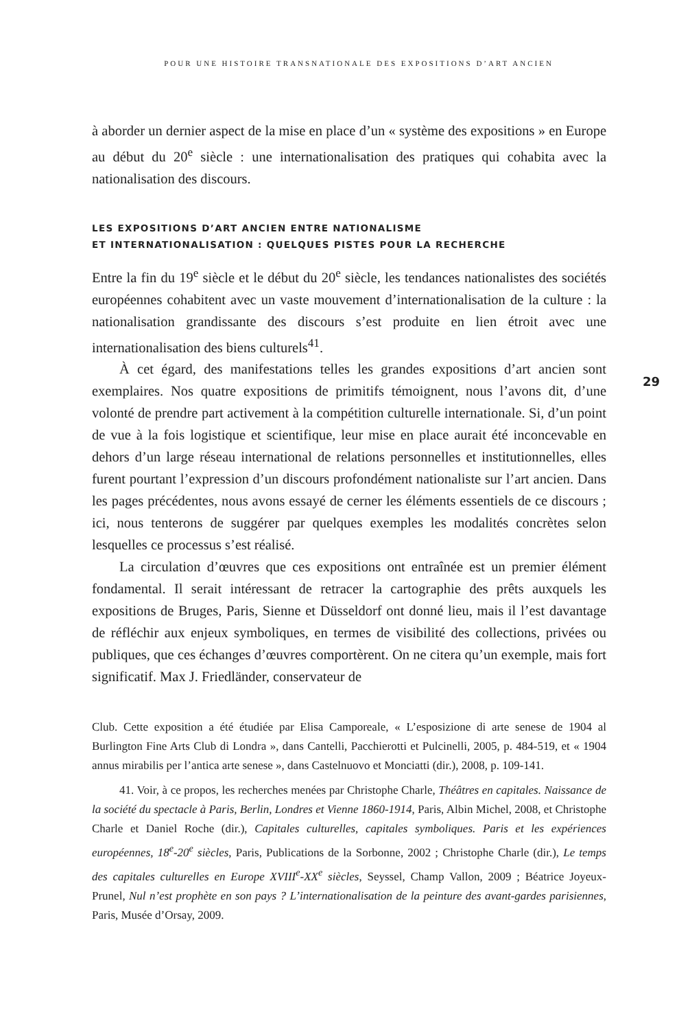POUR UNE HISTOIRE TRANSNATIONALE DES EXPOSITIONS D’ART ANCIEN
29
à aborder un dernier aspect de la mise en place d’un « système des expositions » en Europe au début du 20<sup>e</sup> siècle : une internationalisation des pratiques qui cohabita avec la nationalisation des discours.
LES EXPOSITIONS D’ART ANCIEN ENTRE NATIONALISME
ET INTERNATIONALISATION : QUELQUES PISTES POUR LA RECHERCHE
Entre la fin du 19<sup>e</sup> siècle et le début du 20<sup>e</sup> siècle, les tendances nationalistes des sociétés européennes cohabitent avec un vaste mouvement d’internationalisation de la culture : la nationalisation grandissante des discours s’est produite en lien étroit avec une internationalisation des biens culturels<sup>41</sup>.
À cet égard, des manifestations telles les grandes expositions d’art ancien sont exemplaires. Nos quatre expositions de primitifs témoignent, nous l’avons dit, d’une volonté de prendre part activement à la compétition culturelle internationale. Si, d’un point de vue à la fois logistique et scientifique, leur mise en place aurait été inconcevable en dehors d’un large réseau international de relations personnelles et institutionnelles, elles furent pourtant l’expression d’un discours profondément nationaliste sur l’art ancien. Dans les pages précédentes, nous avons essayé de cerner les éléments essentiels de ce discours ; ici, nous tenterons de suggérer par quelques exemples les modalités concrètes selon lesquelles ce processus s’est réalisé.
La circulation d’œuvres que ces expositions ont entraînée est un premier élément fondamental. Il serait intéressant de retracer la cartographie des prêts auxquels les expositions de Bruges, Paris, Sienne et Düsseldorf ont donné lieu, mais il l’est davantage de réfléchir aux enjeux symboliques, en termes de visibilité des collections, privées ou publiques, que ces échanges d’œuvres comportèrent. On ne citera qu’un exemple, mais fort significatif. Max J. Friedländer, conservateur de
Club. Cette exposition a été étudiée par Elisa Camporeale, « L’esposizione di arte senese de 1904 al Burlington Fine Arts Club di Londra », dans Cantelli, Pacchierotti et Pulcinelli, 2005, p. 484-519, et « 1904 annus mirabilis per l’antica arte senese », dans Castelnuovo et Monciatti (dir.), 2008, p. 109-141.
41. Voir, à ce propos, les recherches menées par Christophe Charle, Théâtres en capitales. Naissance de la société du spectacle à Paris, Berlin, Londres et Vienne 1860-1914, Paris, Albin Michel, 2008, et Christophe Charle et Daniel Roche (dir.), Capitales culturelles, capitales symboliques. Paris et les expériences européennes, 18<sup>e</sup>-20<sup>e</sup> siècles, Paris, Publications de la Sorbonne, 2002 ; Christophe Charle (dir.), Le temps des capitales culturelles en Europe XVIII<sup>e</sup>-XX<sup>e</sup> siècles, Seyssel, Champ Vallon, 2009 ; Béatrice Joyeux-Prunel, Nul n’est prophète en son pays ? L’internationalisation de la peinture des avant-gardes parisiennes, Paris, Musée d’Orsay, 2009.